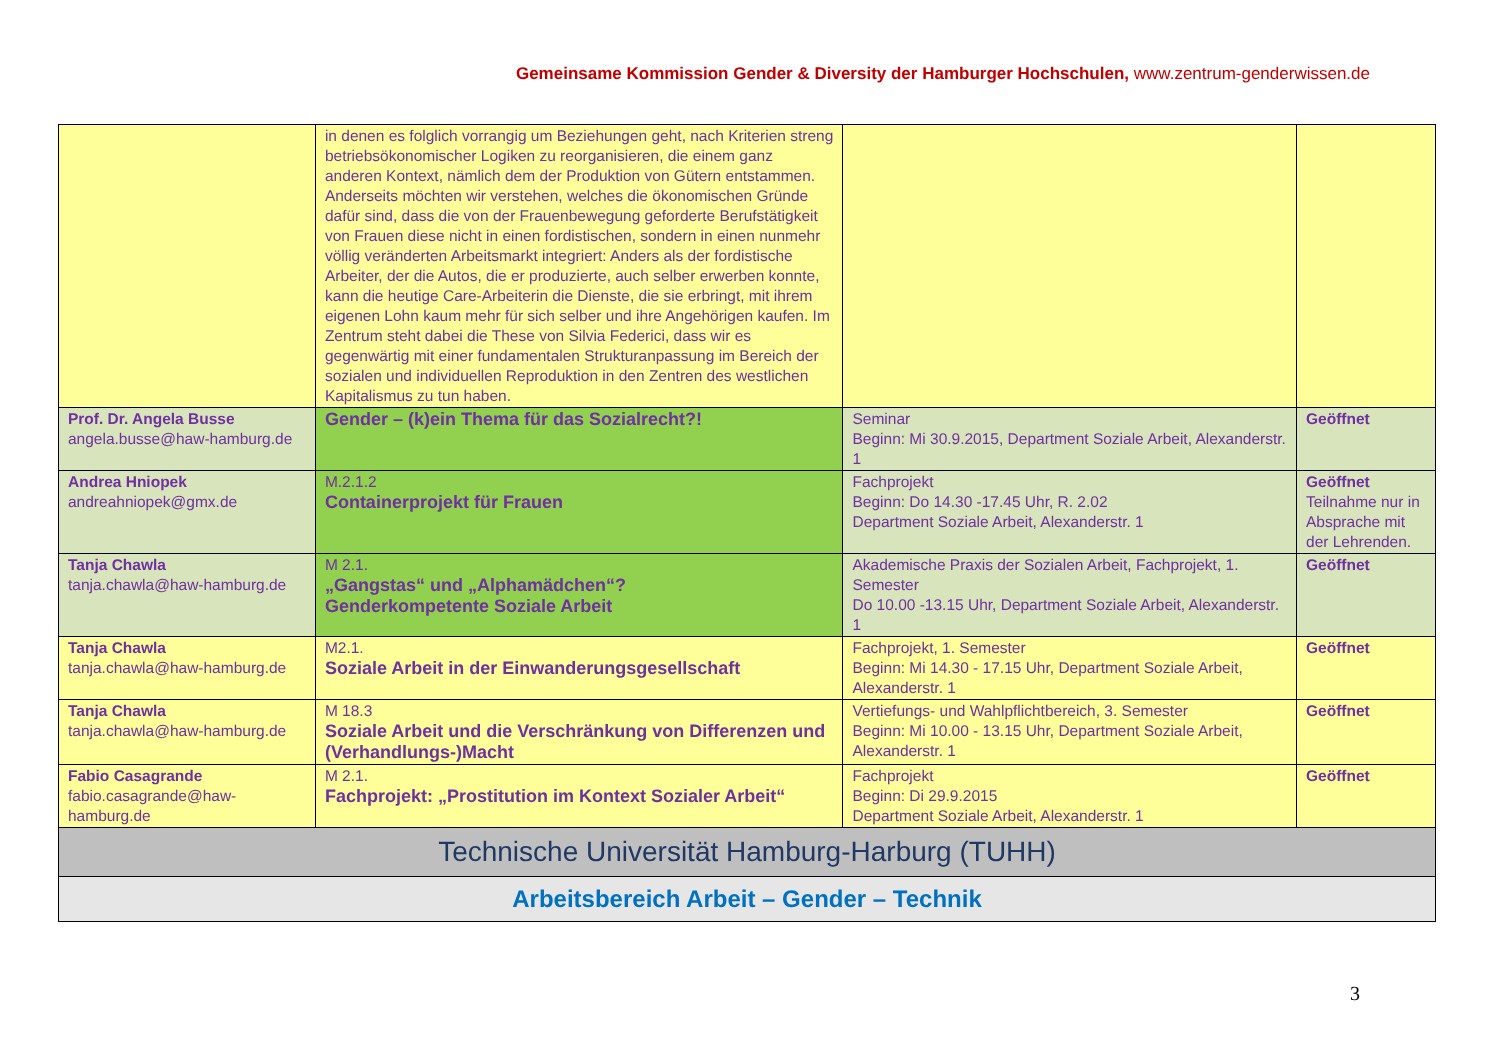Gemeinsame Kommission Gender & Diversity der Hamburger Hochschulen, www.zentrum-genderwissen.de
| | in denen es folglich vorrangig um Beziehungen geht, nach Kriterien streng betriebsökonomischer Logiken zu reorganisieren, die einem ganz anderen Kontext, nämlich dem der Produktion von Gütern entstammen. Anderseits möchten wir verstehen, welches die ökonomischen Gründe dafür sind, dass die von der Frauenbewegung geforderte Berufstätigkeit von Frauen diese nicht in einen fordistischen, sondern in einen nunmehr völlig veränderten Arbeitsmarkt integriert: Anders als der fordistische Arbeiter, der die Autos, die er produzierte, auch selber erwerben konnte, kann die heutige Care-Arbeiterin die Dienste, die sie erbringt, mit ihrem eigenen Lohn kaum mehr für sich selber und ihre Angehörigen kaufen. Im Zentrum steht dabei die These von Silvia Federici, dass wir es gegenwärtig mit einer fundamentalen Strukturanpassung im Bereich der sozialen und individuellen Reproduktion in den Zentren des westlichen Kapitalismus zu tun haben. | | |
| Prof. Dr. Angela Busse angela.busse@haw-hamburg.de | Gender – (k)ein Thema für das Sozialrecht?! | Seminar Beginn: Mi 30.9.2015, Department Soziale Arbeit, Alexanderstr. 1 | Geöffnet |
| Andrea Hniopek andreahniopek@gmx.de | M.2.1.2 Containerprojekt für Frauen | Fachprojekt Beginn: Do 14.30 -17.45 Uhr, R. 2.02 Department Soziale Arbeit, Alexanderstr. 1 | Geöffnet Teilnahme nur in Absprache mit der Lehrenden. |
| Tanja Chawla tanja.chawla@haw-hamburg.de | M 2.1. „Gangstas“ und „Alphamädchen“? Genderkompetente Soziale Arbeit | Akademische Praxis der Sozialen Arbeit, Fachprojekt, 1. Semester Do 10.00 -13.15 Uhr, Department Soziale Arbeit, Alexanderstr. 1 | Geöffnet |
| Tanja Chawla tanja.chawla@haw-hamburg.de | M2.1. Soziale Arbeit in der Einwanderungsgesellschaft | Fachprojekt, 1. Semester Beginn: Mi 14.30 - 17.15 Uhr, Department Soziale Arbeit, Alexanderstr. 1 | Geöffnet |
| Tanja Chawla tanja.chawla@haw-hamburg.de | M 18.3 Soziale Arbeit und die Verschränkung von Differenzen und (Verhandlungs-)Macht | Vertiefungs- und Wahlpflichtbereich, 3. Semester Beginn: Mi 10.00 - 13.15 Uhr, Department Soziale Arbeit, Alexanderstr. 1 | Geöffnet |
| Fabio Casagrande fabio.casagrande@haw-hamburg.de | M 2.1. Fachprojekt: „Prostitution im Kontext Sozialer Arbeit“ | Fachprojekt Beginn: Di 29.9.2015 Department Soziale Arbeit, Alexanderstr. 1 | Geöffnet |
| Technische Universität Hamburg-Harburg (TUHH) | | | |
| Arbeitsbereich Arbeit – Gender – Technik | | | |
3